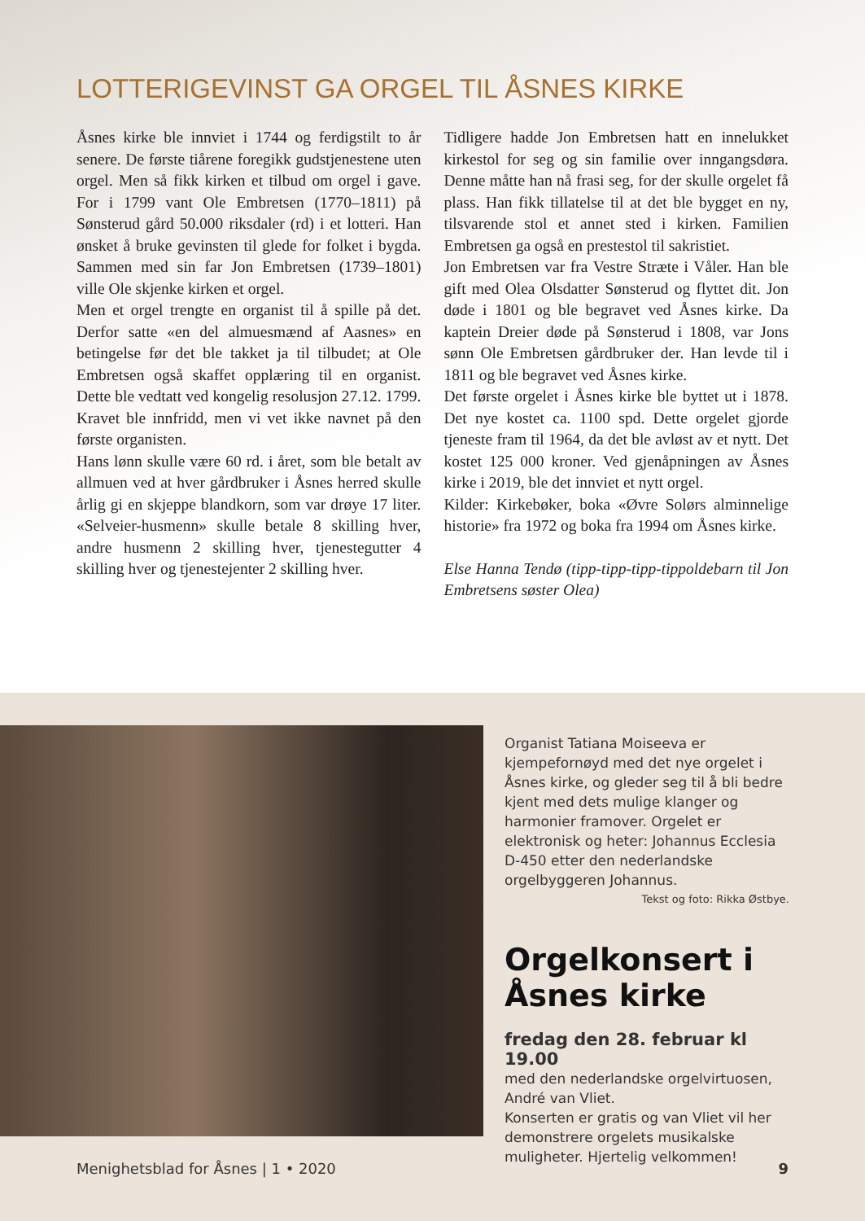LOTTERIGEVINST GA ORGEL TIL ÅSNES KIRKE
Åsnes kirke ble innviet i 1744 og ferdigstilt to år senere. De første tiårene foregikk gudstjenestene uten orgel. Men så fikk kirken et tilbud om orgel i gave. For i 1799 vant Ole Embretsen (1770–1811) på Sønsterud gård 50.000 riksdaler (rd) i et lotteri. Han ønsket å bruke gevinsten til glede for folket i bygda. Sammen med sin far Jon Embretsen (1739–1801) ville Ole skjenke kirken et orgel.
Men et orgel trengte en organist til å spille på det. Derfor satte «en del almuesmænd af Aasnes» en betingelse før det ble takket ja til tilbudet; at Ole Embretsen også skaffet opplæring til en organist. Dette ble vedtatt ved kongelig resolusjon 27.12. 1799. Kravet ble innfridd, men vi vet ikke navnet på den første organisten.
Hans lønn skulle være 60 rd. i året, som ble betalt av allmuen ved at hver gårdbruker i Åsnes herred skulle årlig gi en skjeppe blandkorn, som var drøye 17 liter. «Selveier-husmenn» skulle betale 8 skilling hver, andre husmenn 2 skilling hver, tjenestegutter 4 skilling hver og tjenestejenter 2 skilling hver.
Tidligere hadde Jon Embretsen hatt en innelukket kirkestol for seg og sin familie over inngangsdøra. Denne måtte han nå frasi seg, for der skulle orgelet få plass. Han fikk tillatelse til at det ble bygget en ny, tilsvarende stol et annet sted i kirken. Familien Embretsen ga også en prestestol til sakristiet.
Jon Embretsen var fra Vestre Stræte i Våler. Han ble gift med Olea Olsdatter Sønsterud og flyttet dit. Jon døde i 1801 og ble begravet ved Åsnes kirke. Da kaptein Dreier døde på Sønsterud i 1808, var Jons sønn Ole Embretsen gårdbruker der. Han levde til i 1811 og ble begravet ved Åsnes kirke.
Det første orgelet i Åsnes kirke ble byttet ut i 1878. Det nye kostet ca. 1100 spd. Dette orgelet gjorde tjeneste fram til 1964, da det ble avløst av et nytt. Det kostet 125 000 kroner. Ved gjenåpningen av Åsnes kirke i 2019, ble det innviet et nytt orgel.
Kilder: Kirkebøker, boka «Øvre Solørs alminnelige historie» fra 1972 og boka fra 1994 om Åsnes kirke.
Else Hanna Tendø (tipp-tipp-tipp-tippoldebarn til Jon Embretsens søster Olea)
Organist Tatiana Moiseeva er kjempefornøyd med det nye orgelet i Åsnes kirke, og gleder seg til å bli bedre kjent med dets mulige klanger og harmonier framover. Orgelet er elektronisk og heter: Johannus Ecclesia D-450 etter den nederlandske orgelbyggeren Johannus.
Tekst og foto: Rikka Østbye.
Orgelkonsert i Åsnes kirke
fredag den 28. februar kl 19.00
med den nederlandske orgelvirtuosen, André van Vliet.
Konserten er gratis og van Vliet vil her demonstrere orgelets musikalske muligheter. Hjertelig velkommen!
Menighetsblad for Åsnes | 1 • 2020 9